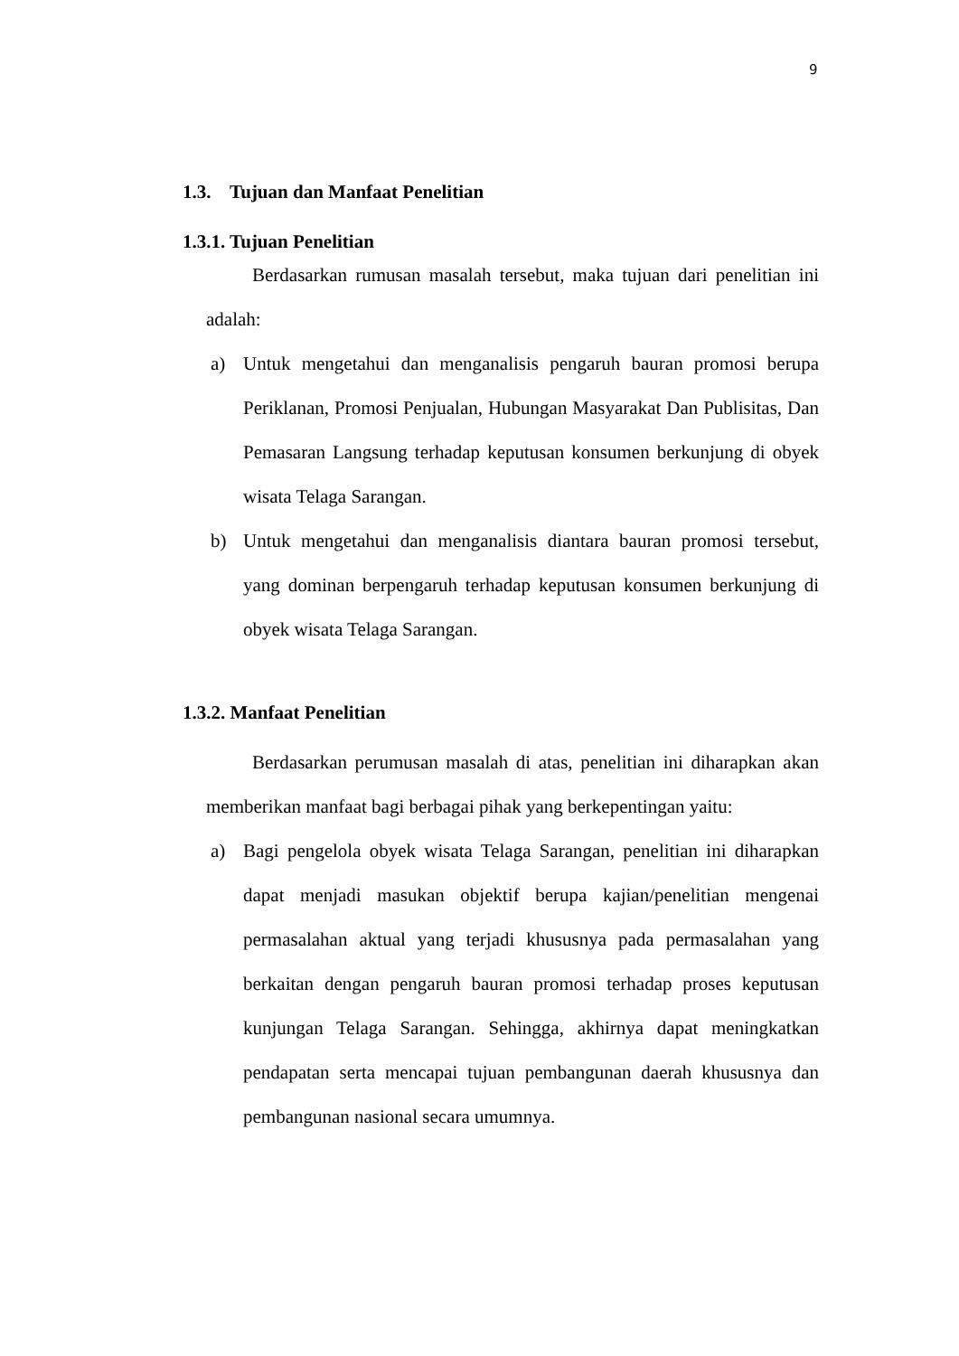9
1.3. Tujuan dan Manfaat Penelitian
1.3.1. Tujuan Penelitian
Berdasarkan rumusan masalah tersebut, maka tujuan dari penelitian ini adalah:
a) Untuk mengetahui dan menganalisis pengaruh bauran promosi berupa Periklanan, Promosi Penjualan, Hubungan Masyarakat Dan Publisitas, Dan Pemasaran Langsung terhadap keputusan konsumen berkunjung di obyek wisata Telaga Sarangan.
b) Untuk mengetahui dan menganalisis diantara bauran promosi tersebut, yang dominan berpengaruh terhadap keputusan konsumen berkunjung di obyek wisata Telaga Sarangan.
1.3.2. Manfaat Penelitian
Berdasarkan perumusan masalah di atas, penelitian ini diharapkan akan memberikan manfaat bagi berbagai pihak yang berkepentingan yaitu:
a) Bagi pengelola obyek wisata Telaga Sarangan, penelitian ini diharapkan dapat menjadi masukan objektif berupa kajian/penelitian mengenai permasalahan aktual yang terjadi khususnya pada permasalahan yang berkaitan dengan pengaruh bauran promosi terhadap proses keputusan kunjungan Telaga Sarangan. Sehingga, akhirnya dapat meningkatkan pendapatan serta mencapai tujuan pembangunan daerah khususnya dan pembangunan nasional secara umumnya.